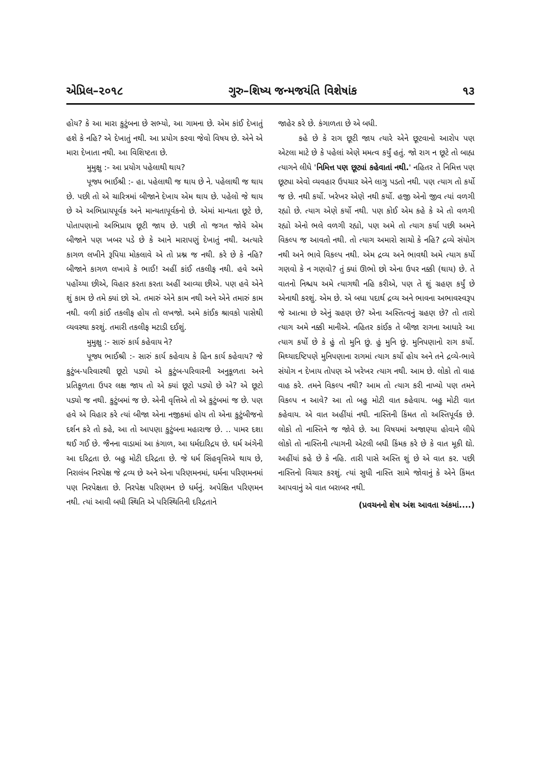એપ્રિલ–૨૦૧૮ ગુરુ–શિષ્ય જન્મજયંતિ વિશેષાંક ૧૩
હોય? કે આ મારા કુટુંબના છે સભ્યો, આ ગામના છે. એમ કાંઈ દેખાતું હશે કે નહિ? એ દેખાતું નથી. આ પ્રયોગ કરવા જેવો વિષય છે. એને એ મારા દેખાતા નથી. આ વિશિષ્ટતા છે.
મુમુક્ષુ :- આ પ્રયોગ પહેલાથી થાય?
પૂજ્ય ભાઈશ્રી :- હા. પહેલાથી જ થાય છે ને. પહેલાથી જ થાય છે. પછી તો એ ચારિત્રમાં બીજાને દેખાય એમ થાય છે. પહેલો જે થાય છે એ અભિપ્રાયપૂર્વક અને માન્યતાપૂર્વકનો છે. એમાં માન્યતા છૂટે છે, પોતાપણાનો અભિપ્રાય છૂટી જાય છે. પછી તો જગત જોવે એમ બીજાને પણ ખબર પડે છે કે આને મારાપણું દેખાતું નથી. અત્યારે કાગળ લખીને રૂપિયા મોકલાવે એ તો પ્રશ્ન જ નથી. કરે છે કે નહિ? બીજાને કાગળ લખાવે કે ભાઈ! અહીં કાંઈ તકલીફ નથી. હવે અમે પહોંચ્યા છીએ, વિહાર કરતા કરતા અહીં આવ્યા છીએ. પણ હવે એને શું કામ છે તમે ક્યાં છો એ. તમારું એને કામ નથી અને એને તમારું કામ નથી. વળી કાંઈ તકલીફ હોય તો લખજો. અમે કાંઈક શ્રાવકો પાસેથી વ્યવસ્થા કરશું. તમારી તકલીફ મટાડી દઈશું.
મુમુક્ષુ :- સારું કાર્ય કહેવાય ને?
પૂજ્ય ભાઈશ્રી :- સારું કાર્ય કહેવાય કે હિન કાર્ય કહેવાય? જે કુટુંબ-પરિવારથી છૂટો પડ્યો એ કુટુંબ-પરિવારની અનુકૂળતા અને પ્રતિકૂળતા ઉપર લક્ષ જાય તો એ ક્યાં છૂટો પડ્યો છે એ? એ છૂટો પડ્યો જ નથી. કુટુંબમાં જ છે. એની વૃત્તિએ તો એ કુટુંબમાં જ છે. પણ હવે એ વિહાર કરે ત્યાં બીજા એના નજીકમાં હોય તો એના કુટુંબીજનો દર્શન કરે તો કહે, આ તો આપણા કુટુંબના મહારાજ છે. .. પામર દશા થઈ ગઈ છે. જૈનના વાડામાં આ કંગાળ, આ ધર્મદારિદ્રય છે. ધર્મ અંગેની આ દરિદ્રતા છે. બહુ મોટી દરિદ્રતા છે. જે ધર્મ સિંહવૃત્તિએ થાય છે, નિરાલંબ નિરપેક્ષ જે દ્રવ્ય છે અને એના પરિણમનમાં, ધર્મના પરિણમનમાં પણ નિરપેક્ષતા છે. નિરપેક્ષ પરિણમન છે ધર્મનું. અપેક્ષિત પરિણમન નથી. ત્યાં આવી બધી સ્થિતિ એ પરિસ્થિતિની દરિદ્રતાને
જાહેર કરે છે. કંગાળતા છે એ બધી.
કહે છે કે રાગ છૂટી જાય ત્યારે એને છૂટવાનો આરોપ પણ એટલા માટે છે કે પહેલાં એણે મમત્વ કર્યું હતું. જો રાગ ન છૂટે તો બાહ્ય ત્યાગને લીધે 'નિમિત્ત પણ છૂટ્યાં કહેવાતાં નથી.' નહિતર તે નિમિત્ત પણ છૂટ્યા એવો વ્યવહાર ઉપચાર એને લાગુ પડતો નથી. પણ ત્યાગ તો કર્યો જ છે. નથી કર્યો. ખરેખર એણે નથી કર્યો. હજી એનો જીવ ત્યાં વળગી રહ્યો છે. ત્યાગ એણે કર્યો નથી. પણ કોઈ એમ કહે કે એ તો વળગી રહ્યો એનો ભલે વળગી રહ્યો, પણ અમે તો ત્યાગ કર્યા પછી અમને વિકલ્પ જ આવતો નથી. તો ત્યાગ અમારો સાચો કે નહિ? દ્રવ્યે સંયોગ નથી અને ભાવે વિકલ્પ નથી. એમ દ્રવ્ય અને ભાવથી અમે ત્યાગ કર્યો ગણવો કે ન ગણવો? તું ક્યાં ઊભો છો એના ઉપર નક્કી (થાય) છે. તે વાતનો નિશ્ચય અમે ત્યાગથી નહિ કરીએ, પણ તે શું ગ્રહણ કર્યું છે એનાથી કરશું. એમ છે. એ બધા પદાર્થ દ્રવ્ય અને ભાવના અભાવસ્વરૂપ જે આત્મા છે એનું ગ્રહણ છે? એના અસ્તિત્વનું ગ્રહણ છે? તો તારો ત્યાગ અમે નક્કી માનીએ. નહિતર કાંઈક તે બીજા રાગના આધારે આ ત્યાગ કર્યો છે કે હું તો મુનિ છું. હું મુનિ છું. મુનિપણાનો રાગ કર્યો. મિથ્યાદષ્ટિપણે મુનિપણાના રાગમાં ત્યાગ કર્યો હોય અને તને દ્રવ્યે-ભાવે સંયોગ ન દેખાય તોપણ એ ખરેખર ત્યાગ નથી. આમ છે. લોકો તો વાહ વાહ કરે. તમને વિકલ્પ નથી? આમ તો ત્યાગ કરી નાખ્યો પણ તમને વિકલ્પ ન આવે? આ તો બહુ મોટી વાત કહેવાય. બહુ મોટી વાત કહેવાય. એ વાત અહીંયાં નથી. નાસ્તિની કિંમત તો અસ્તિપૂર્વક છે. લોકો તો નાસ્તિને જ જોવે છે. આ વિષયમાં અજાણ્યા હોવાને લીધે લોકો તો નાસ્તિની ત્યાગની એટલી બધી કિંમક કરે છે કે વાત મૂકી દ્યો. અહીંયાં કહે છે કે નહિ. તારી પાસે અસ્તિ શું છે એ વાત કર. પછી નાસ્તિનો વિચાર કરશું. ત્યાં સુધી નાસ્તિ સામે જોવાનું કે એને કિંમત આપવાનું એ વાત બરાબર નથી.
(પ્રવચનનો શેષ અંશ આવતા અંકમાં....)